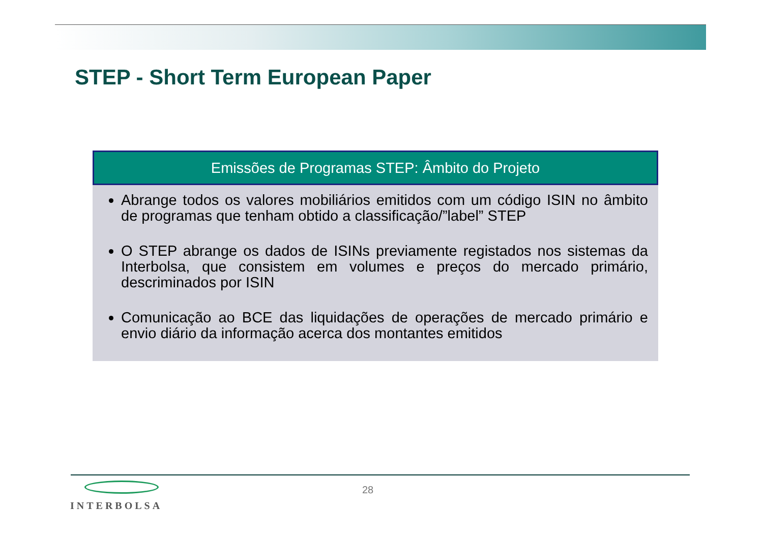STEP - Short Term European Paper
Emissões de Programas STEP: Âmbito do Projeto
Abrange todos os valores mobiliários emitidos com um código ISIN no âmbito de programas que tenham obtido a classificação/”label” STEP
O STEP abrange os dados de ISINs previamente registados nos sistemas da Interbolsa, que consistem em volumes e preços do mercado primário, descriminados por ISIN
Comunicação ao BCE das liquidações de operações de mercado primário e envio diário da informação acerca dos montantes emitidos
INTERBOLSA 28